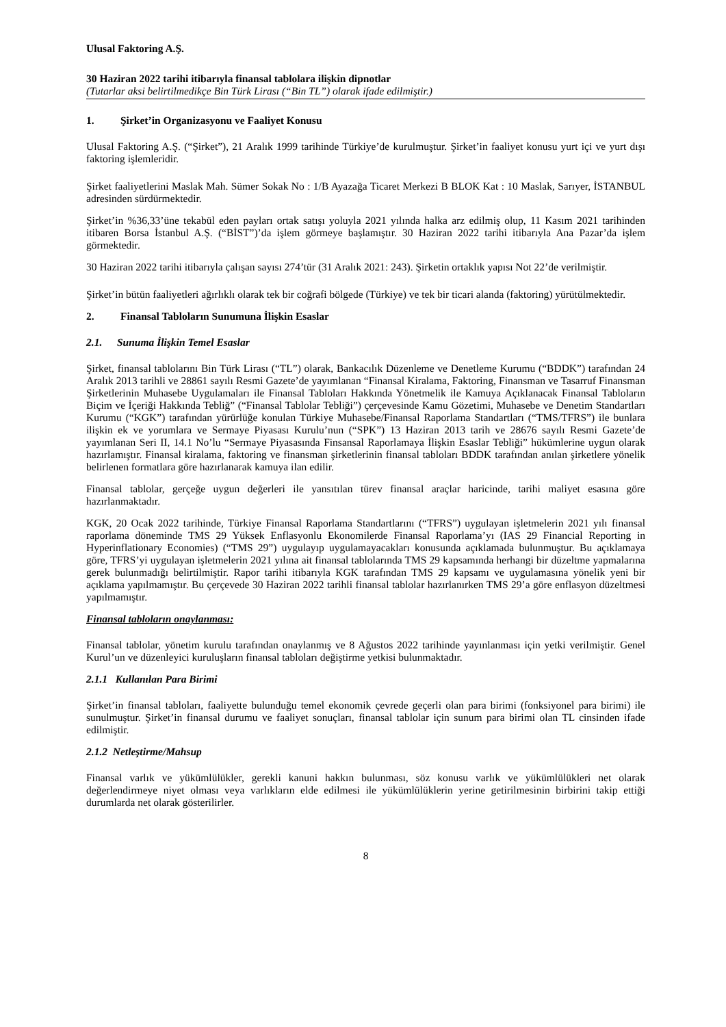Ulusal Faktoring A.Ş.
30 Haziran 2022 tarihi itibarıyla finansal tablolara ilişkin dipnotlar
(Tutarlar aksi belirtilmedikçe Bin Türk Lirası (“Bin TL”) olarak ifade edilmiştir.)
1. Şirket’in Organizasyonu ve Faaliyet Konusu
Ulusal Faktoring A.Ş. (“Şirket”), 21 Aralık 1999 tarihinde Türkiye’de kurulmuştur. Şirket’in faaliyet konusu yurt içi ve yurt dışı faktoring işlemleridir.
Şirket faaliyetlerini Maslak Mah. Sümer Sokak No : 1/B Ayazağa Ticaret Merkezi B BLOK Kat : 10 Maslak, Sarıyer, İSTANBUL adresinden sürdürmektedir.
Şirket’in %36,33’üne tekabül eden payları ortak satışı yoluyla 2021 yılında halka arz edilmiş olup, 11 Kasım 2021 tarihinden itibaren Borsa İstanbul A.Ş. (“BİST”)’da işlem görmeye başlamıştır. 30 Haziran 2022 tarihi itibarıyla Ana Pazar’da işlem görmektedir.
30 Haziran 2022 tarihi itibarıyla çalışan sayısı 274’tür (31 Aralık 2021: 243). Şirketin ortaklık yapısı Not 22’de verilmiştir.
Şirket’in bütün faaliyetleri ağırlıklı olarak tek bir coğrafi bölgede (Türkiye) ve tek bir ticari alanda (faktoring) yürütülmektedir.
2. Finansal Tabloların Sunumuna İlişkin Esaslar
2.1. Sunuma İlişkin Temel Esaslar
Şirket, finansal tablolarını Bin Türk Lirası (“TL”) olarak, Bankacılık Düzenleme ve Denetleme Kurumu (“BDDK”) tarafından 24 Aralık 2013 tarihli ve 28861 sayılı Resmi Gazete’de yayımlanan “Finansal Kiralama, Faktoring, Finansman ve Tasarruf Finansman Şirketlerinin Muhasebe Uygulamaları ile Finansal Tabloları Hakkında Yönetmelik ile Kamuya Açıklanacak Finansal Tabloların Biçim ve İçeriği Hakkında Tebliğ” (“Finansal Tablolar Tebliği”) çerçevesinde Kamu Gözetimi, Muhasebe ve Denetim Standartları Kurumu (“KGK”) tarafından yürürlüğe konulan Türkiye Muhasebe/Finansal Raporlama Standartları (“TMS/TFRS”) ile bunlara ilişkin ek ve yorumlara ve Sermaye Piyasası Kurulu’nun (“SPK”) 13 Haziran 2013 tarih ve 28676 sayılı Resmi Gazete’de yayımlanan Seri II, 14.1 No’lu “Sermaye Piyasasında Finsansal Raporlamaya İlişkin Esaslar Tebliği” hükümlerine uygun olarak hazırlamıştır. Finansal kiralama, faktoring ve finansman şirketlerinin finansal tabloları BDDK tarafından anılan şirketlere yönelik belirlenen formatlara göre hazırlanarak kamuya ilan edilir.
Finansal tablolar, gerçeğe uygun değerleri ile yansıtılan türev finansal araçlar haricinde, tarihi maliyet esasına göre hazırlanmaktadır.
KGK, 20 Ocak 2022 tarihinde, Türkiye Finansal Raporlama Standartlarını (“TFRS”) uygulayan işletmelerin 2021 yılı finansal raporlama döneminde TMS 29 Yüksek Enflasyonlu Ekonomilerde Finansal Raporlama’yı (IAS 29 Financial Reporting in Hyperinflationary Economies) (“TMS 29”) uygulayıp uygulamayacakları konusunda açıklamada bulunmuştur. Bu açıklamaya göre, TFRS’yi uygulayan işletmelerin 2021 yılına ait finansal tablolarında TMS 29 kapsamında herhangi bir düzeltme yapmalarına gerek bulunmadığı belirtilmiştir. Rapor tarihi itibarıyla KGK tarafından TMS 29 kapsamı ve uygulamasına yönelik yeni bir açıklama yapılmamıştır. Bu çerçevede 30 Haziran 2022 tarihli finansal tablolar hazırlanırken TMS 29’a göre enflasyon düzeltmesi yapılmamıştır.
Finansal tabloların onaylanması:
Finansal tablolar, yönetim kurulu tarafından onaylanmış ve 8 Ağustos 2022 tarihinde yayınlanması için yetki verilmiştir. Genel Kurul’un ve düzenleyici kuruluşların finansal tabloları değiştirme yetkisi bulunmaktadır.
2.1.1 Kullanılan Para Birimi
Şirket’in finansal tabloları, faaliyette bulunduğu temel ekonomik çevrede geçerli olan para birimi (fonksiyonel para birimi) ile sunulmuştur. Şirket’in finansal durumu ve faaliyet sonuçları, finansal tablolar için sunum para birimi olan TL cinsinden ifade edilmiştir.
2.1.2 Netleştirme/Mahsup
Finansal varlık ve yükümlülükler, gerekli kanuni hakkın bulunması, söz konusu varlık ve yükümlülükleri net olarak değerlendirmeye niyet olması veya varlıkların elde edilmesi ile yükümlülüklerin yerine getirilmesinin birbirini takip ettiği durumlarda net olarak gösterilirler.
8